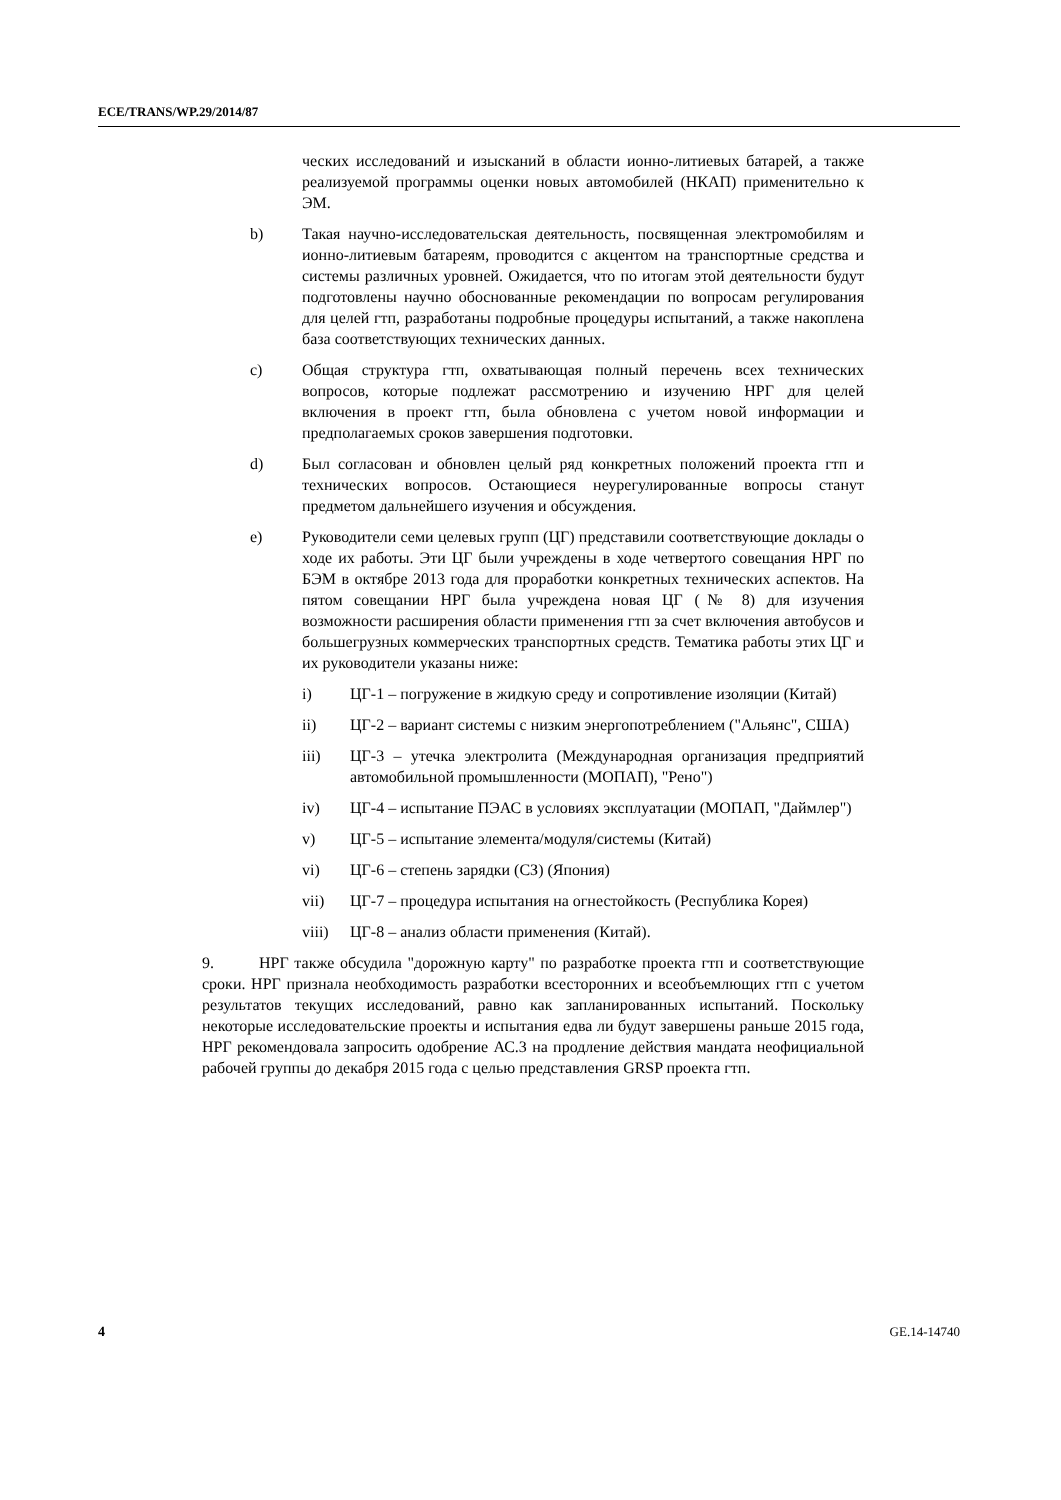ECE/TRANS/WP.29/2014/87
ческих исследований и изысканий в области ионно-литиевых батарей, а также реализуемой программы оценки новых автомобилей (НКАП) применительно к ЭМ.
b) Такая научно-исследовательская деятельность, посвященная электромобилям и ионно-литиевым батареям, проводится с акцентом на транспортные средства и системы различных уровней. Ожидается, что по итогам этой деятельности будут подготовлены научно обоснованные рекомендации по вопросам регулирования для целей гтп, разработаны подробные процедуры испытаний, а также накоплена база соответствующих технических данных.
c) Общая структура гтп, охватывающая полный перечень всех технических вопросов, которые подлежат рассмотрению и изучению НРГ для целей включения в проект гтп, была обновлена с учетом новой информации и предполагаемых сроков завершения подготовки.
d) Был согласован и обновлен целый ряд конкретных положений проекта гтп и технических вопросов. Остающиеся неурегулированные вопросы станут предметом дальнейшего изучения и обсуждения.
e) Руководители семи целевых групп (ЦГ) представили соответствующие доклады о ходе их работы. Эти ЦГ были учреждены в ходе четвертого совещания НРГ по БЭМ в октябре 2013 года для проработки конкретных технических аспектов. На пятом совещании НРГ была учреждена новая ЦГ (№ 8) для изучения возможности расширения области применения гтп за счет включения автобусов и большегрузных коммерческих транспортных средств. Тематика работы этих ЦГ и их руководители указаны ниже:
i) ЦГ-1 – погружение в жидкую среду и сопротивление изоляции (Китай)
ii) ЦГ-2 – вариант системы с низким энергопотреблением ("Альянс", США)
iii) ЦГ-3 – утечка электролита (Международная организация предприятий автомобильной промышленности (МОПАП), "Рено")
iv) ЦГ-4 – испытание ПЭАС в условиях эксплуатации (МОПАП, "Даймлер")
v) ЦГ-5 – испытание элемента/модуля/системы (Китай)
vi) ЦГ-6 – степень зарядки (СЗ) (Япония)
vii) ЦГ-7 – процедура испытания на огнестойкость (Республика Корея)
viii) ЦГ-8 – анализ области применения (Китай).
9. НРГ также обсудила "дорожную карту" по разработке проекта гтп и соответствующие сроки. НРГ признала необходимость разработки всесторонних и всеобъемлющих гтп с учетом результатов текущих исследований, равно как запланированных испытаний. Поскольку некоторые исследовательские проекты и испытания едва ли будут завершены раньше 2015 года, НРГ рекомендовала запросить одобрение АС.3 на продление действия мандата неофициальной рабочей группы до декабря 2015 года с целью представления GRSP проекта гтп.
4 GE.14-14740